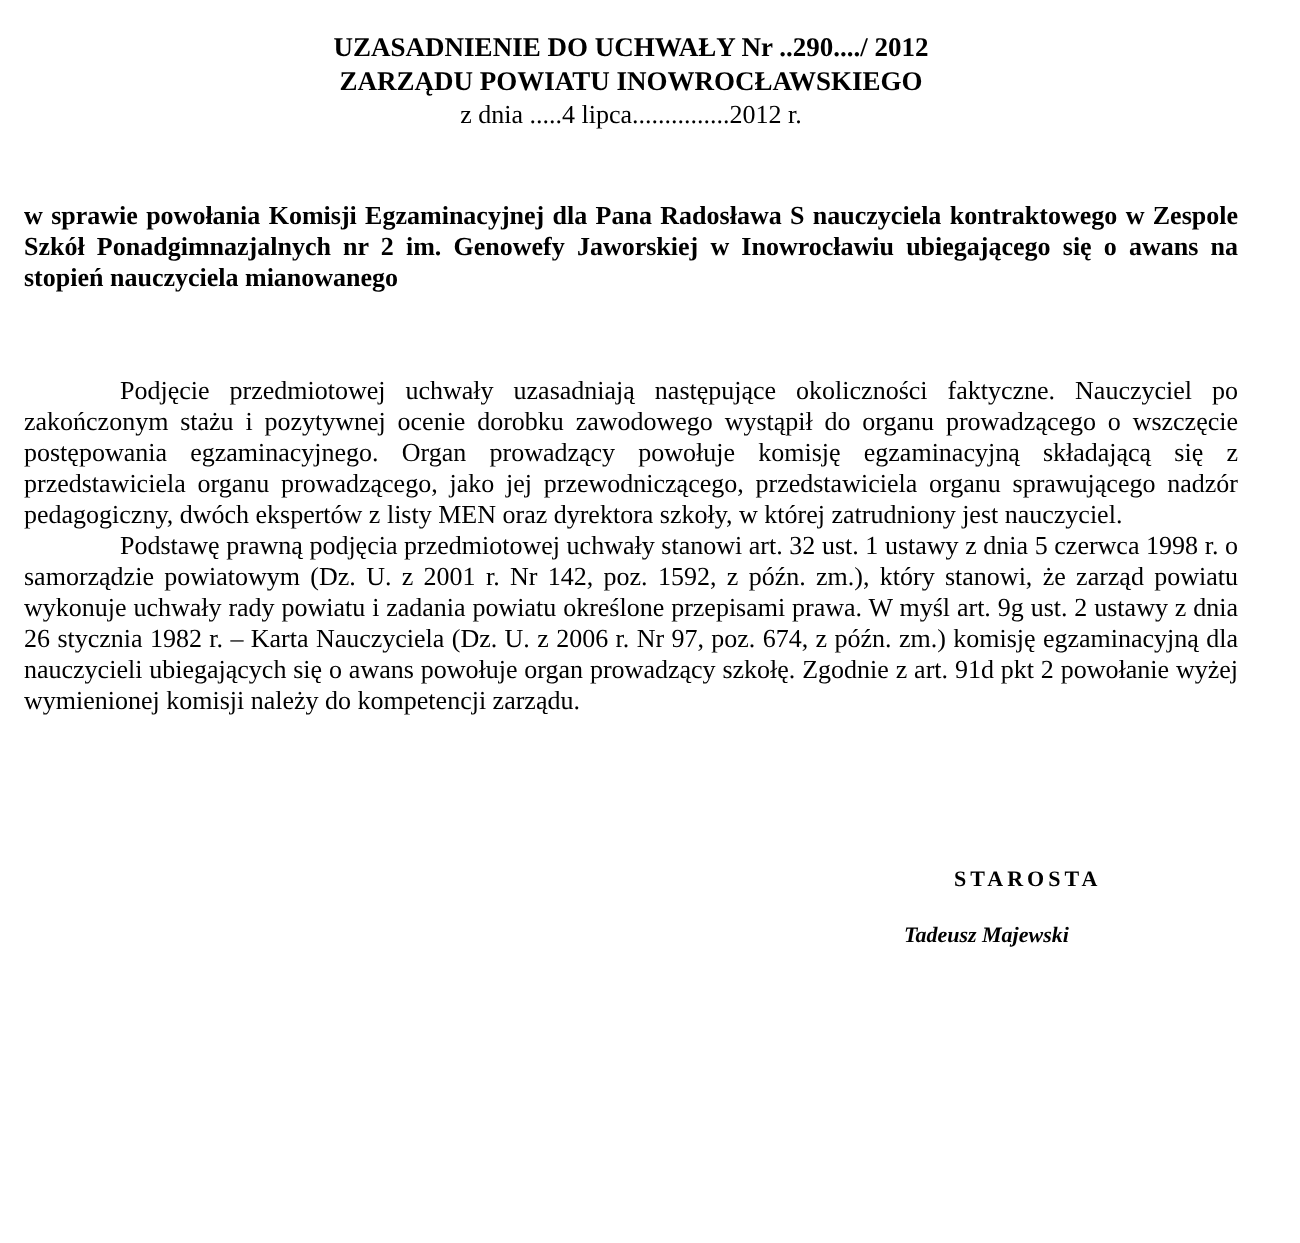UZASADNIENIE DO UCHWAŁY Nr ..290..../ 2012
ZARZĄDU POWIATU INOWROCŁAWSKIEGO
z dnia .....4 lipca...............2012 r.
w sprawie powołania Komisji Egzaminacyjnej dla Pana Radosława S nauczyciela kontraktowego w Zespole Szkół Ponadgimnazjalnych nr 2 im. Genowefy Jaworskiej w Inowrocławiu ubiegającego się o awans na stopień nauczyciela mianowanego
Podjęcie przedmiotowej uchwały uzasadniają następujące okoliczności faktyczne. Nauczyciel po zakończonym stażu i pozytywnej ocenie dorobku zawodowego wystąpił do organu prowadzącego o wszczęcie postępowania egzaminacyjnego. Organ prowadzący powołuje komisję egzaminacyjną składającą się z przedstawiciela organu prowadzącego, jako jej przewodniczącego, przedstawiciela organu sprawującego nadzór pedagogiczny, dwóch ekspertów z listy MEN oraz dyrektora szkoły, w której zatrudniony jest nauczyciel.
Podstawę prawną podjęcia przedmiotowej uchwały stanowi art. 32 ust. 1 ustawy z dnia 5 czerwca 1998 r. o samorządzie powiatowym (Dz. U. z 2001 r. Nr 142, poz. 1592, z późn. zm.), który stanowi, że zarząd powiatu wykonuje uchwały rady powiatu i zadania powiatu określone przepisami prawa. W myśl art. 9g ust. 2 ustawy z dnia 26 stycznia 1982 r. – Karta Nauczyciela (Dz. U. z 2006 r. Nr 97, poz. 674, z późn. zm.) komisję egzaminacyjną dla nauczycieli ubiegających się o awans powołuje organ prowadzący szkołę. Zgodnie z art. 91d pkt 2 powołanie wyżej wymienionej komisji należy do kompetencji zarządu.
STAROSTA
Tadeusz Majewski